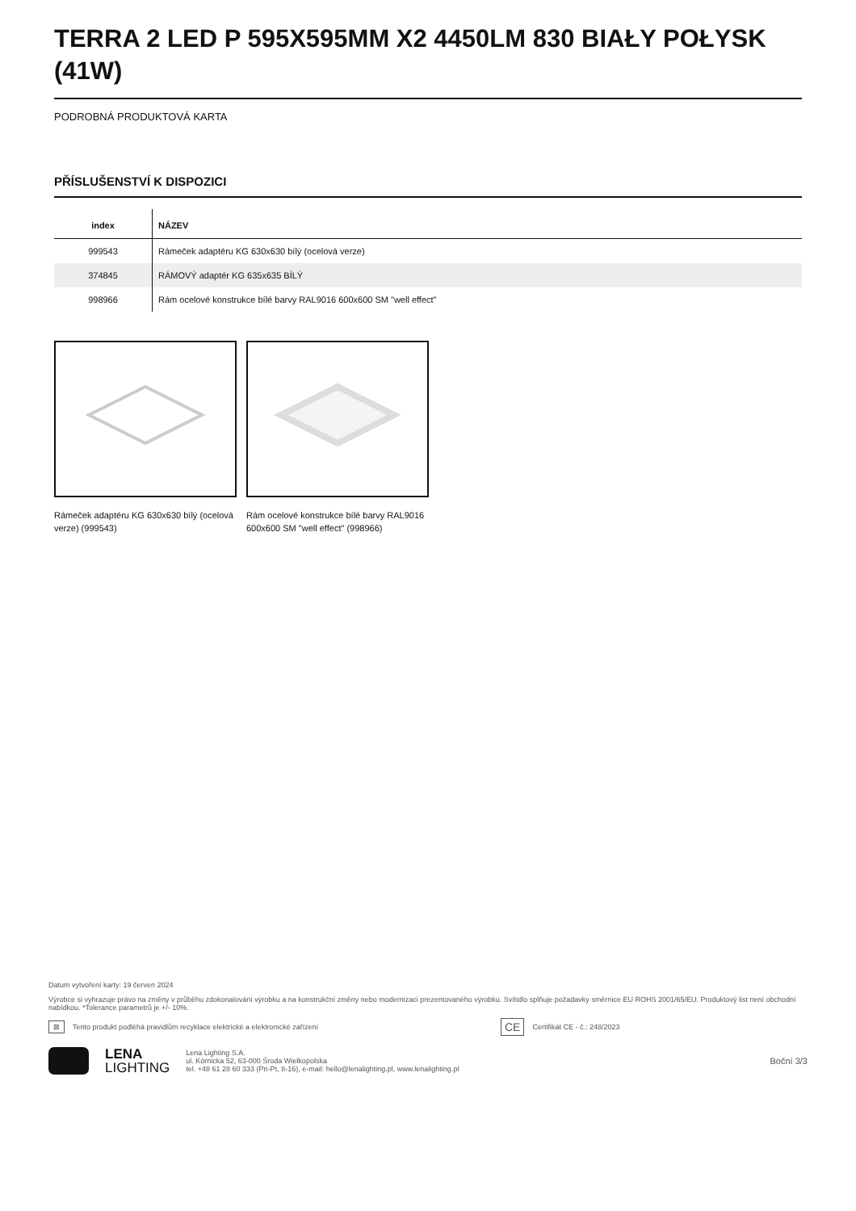TERRA 2 LED P 595X595MM X2 4450LM 830 BIAŁY POŁYSK (41W)
PODROBNÁ PRODUKTOVÁ KARTA
PŘÍSLUŠENSTVÍ K DISPOZICI
| index | NÁZEV |
| --- | --- |
| 999543 | Rámeček adaptéru KG 630x630 bílý (ocelová verze) |
| 374845 | RÁMOVÝ adaptér KG 635x635 BÍLÝ |
| 998966 | Rám ocelové konstrukce bílé barvy RAL9016 600x600 SM "well effect" |
Rámeček adaptéru KG 630x630 bílý (ocelová verze) (999543)
Rám ocelové konstrukce bílé barvy RAL9016 600x600 SM "well effect" (998966)
Datum vytvoření karty: 19 červen 2024
Výrobce si vyhrazuje právo na změny v průběhu zdokonalování výrobku a na konstrukční změny nebo modernizaci prezentovaného výrobku. Svítidlo splňuje požadavky směrnice EU ROHS 2001/65/EU. Produktový list není obchodní nabídkou. *Tolerance parametrů je +/- 10%.
⊠ Tento produkt podléhá pravidlům recyklace elektrické a elektronické zařízení CE Certifikát CE - č.: 248/2023
LENA
LIGHTING
Lena Lighting S.A.
ul. Kórnicka 52, 63-000 Środa Wielkopolska
tel. +48 61 28 60 333 (Pn-Pt, 8-16), e-mail: hello@lenalighting.pl, www.lenalighting.pl
Boční 3/3